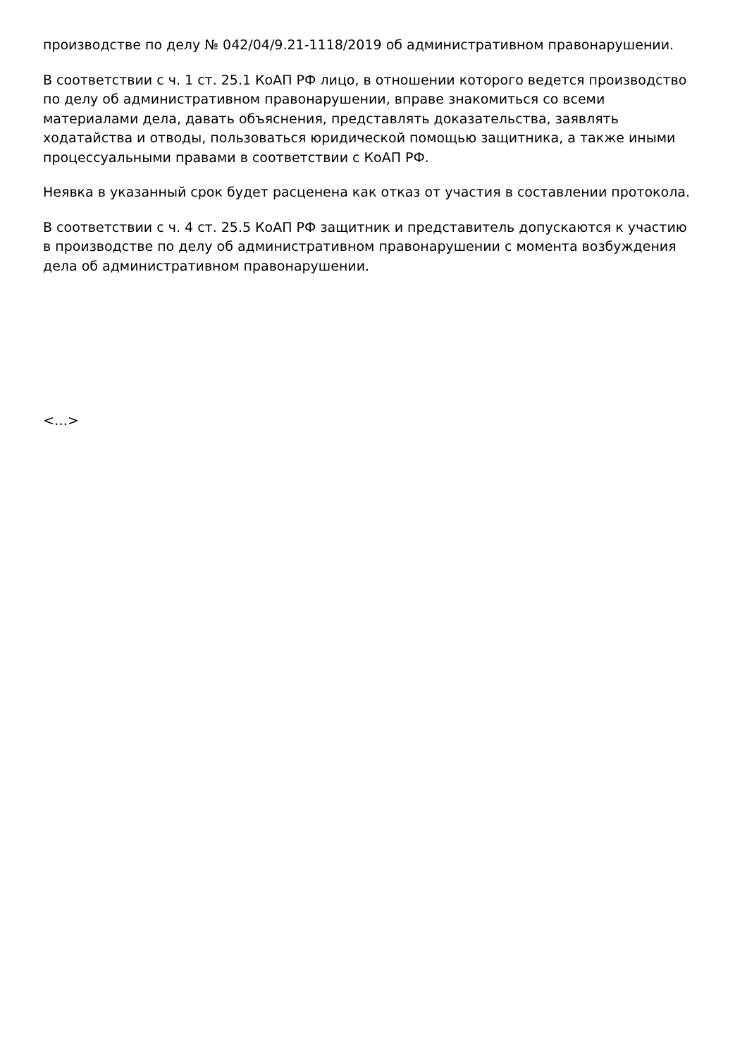производстве по делу № 042/04/9.21-1118/2019 об административном правонарушении.
В соответствии с ч. 1 ст. 25.1 КоАП РФ лицо, в отношении которого ведется производство по делу об административном правонарушении, вправе знакомиться со всеми материалами дела, давать объяснения, представлять доказательства, заявлять ходатайства и отводы, пользоваться юридической помощью защитника, а также иными процессуальными правами в соответствии с КоАП РФ.
Неявка в указанный срок будет расценена как отказ от участия в составлении протокола.
В соответствии с ч. 4 ст. 25.5 КоАП РФ защитник и представитель допускаются к участию в производстве по делу об административном правонарушении с момента возбуждения дела об административном правонарушении.
<…>